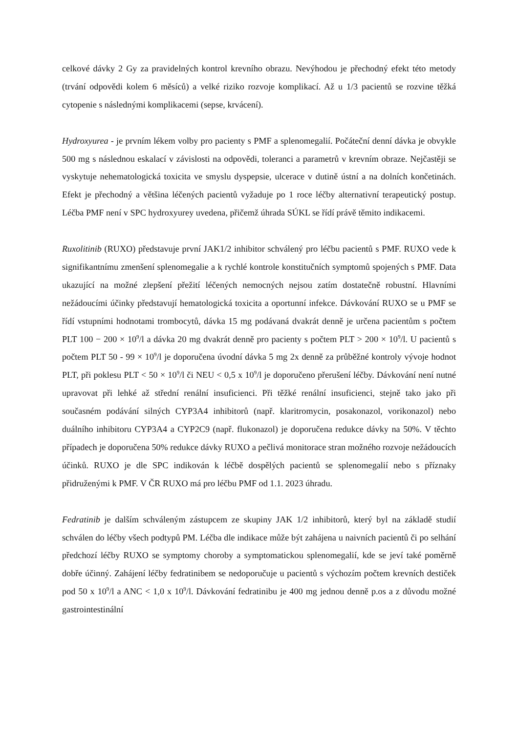celkové dávky 2 Gy za pravidelných kontrol krevního obrazu. Nevýhodou je přechodný efekt této metody (trvání odpovědi kolem 6 měsíců) a velké riziko rozvoje komplikací. Až u 1/3 pacientů se rozvine těžká cytopenie s následnými komplikacemi (sepse, krvácení).
Hydroxyurea - je prvním lékem volby pro pacienty s PMF a splenomegalií. Počáteční denní dávka je obvykle 500 mg s následnou eskalací v závislosti na odpovědi, toleranci a parametrů v krevním obraze. Nejčastěji se vyskytuje nehematologická toxicita ve smyslu dyspepsie, ulcerace v dutině ústní a na dolních končetinách. Efekt je přechodný a většina léčených pacientů vyžaduje po 1 roce léčby alternativní terapeutický postup. Léčba PMF není v SPC hydroxyurey uvedena, přičemž úhrada SÚKL se řídí právě těmito indikacemi.
Ruxolitinib (RUXO) představuje první JAK1/2 inhibitor schválený pro léčbu pacientů s PMF. RUXO vede k signifikantnímu zmenšení splenomegalie a k rychlé kontrole konstitučních symptomů spojených s PMF. Data ukazující na možné zlepšení přežití léčených nemocných nejsou zatím dostatečně robustní. Hlavními nežádoucími účinky představují hematologická toxicita a oportunní infekce. Dávkování RUXO se u PMF se řídí vstupními hodnotami trombocytů, dávka 15 mg podávaná dvakrát denně je určena pacientům s počtem PLT 100 − 200 × 10<sup>9</sup>/l a dávka 20 mg dvakrát denně pro pacienty s počtem PLT > 200 × 10<sup>9</sup>/l. U pacientů s počtem PLT 50 - 99 × 10<sup>9</sup>/l je doporučena úvodní dávka 5 mg 2x denně za průběžné kontroly vývoje hodnot PLT, při poklesu PLT < 50 × 10<sup>9</sup>/l či NEU < 0,5 x 10<sup>9</sup>/l je doporučeno přerušení léčby. Dávkování není nutné upravovat při lehké až střední renální insuficienci. Při těžké renální insuficienci, stejně tako jako při současném podávání silných CYP3A4 inhibitorů (např. klaritromycin, posakonazol, vorikonazol) nebo duálního inhibitoru CYP3A4 a CYP2C9 (např. flukonazol) je doporučena redukce dávky na 50%. V těchto případech je doporučena 50% redukce dávky RUXO a pečlivá monitorace stran možného rozvoje nežádoucích účinků. RUXO je dle SPC indikován k léčbě dospělých pacientů se splenomegalií nebo s příznaky přidruženými k PMF. V ČR RUXO má pro léčbu PMF od 1.1. 2023 úhradu.
Fedratinib je dalším schváleným zástupcem ze skupiny JAK 1/2 inhibitorů, který byl na základě studií schválen do léčby všech podtypů PM. Léčba dle indikace může být zahájena u naivních pacientů či po selhání předchozí léčby RUXO se symptomy choroby a symptomatickou splenomegalií, kde se jeví také poměrně dobře účinný. Zahájení léčby fedratinibem se nedoporučuje u pacientů s výchozím počtem krevních destiček pod 50 x 10<sup>9</sup>/l a ANC < 1,0 x 10<sup>9</sup>/l. Dávkování fedratinibu je 400 mg jednou denně p.os a z důvodu možné gastrointestinální